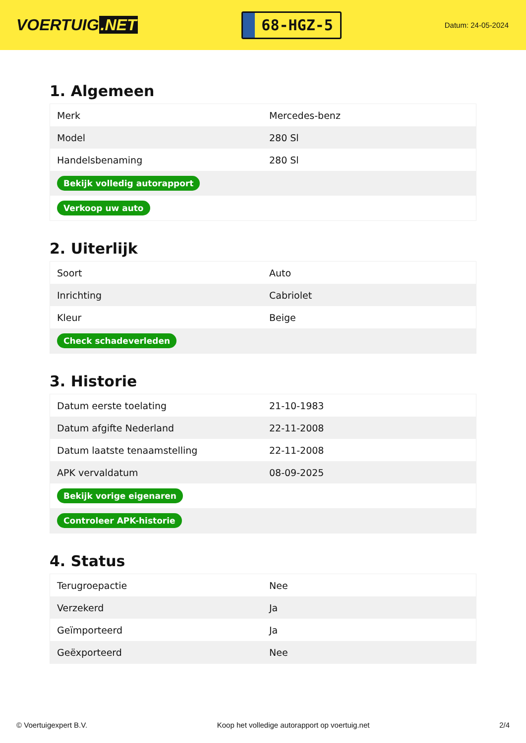VOERTUIG.NET
68-HGZ-5
Datum: 24-05-2024
1. Algemeen
| Merk | Mercedes-benz |
| Model | 280 Sl |
| Handelsbenaming | 280 Sl |
| Bekijk volledig autorapport | |
| Verkoop uw auto | |
2. Uiterlijk
| Soort | Auto |
| Inrichting | Cabriolet |
| Kleur | Beige |
| Check schadeverleden | |
3. Historie
| Datum eerste toelating | 21-10-1983 |
| Datum afgifte Nederland | 22-11-2008 |
| Datum laatste tenaamstelling | 22-11-2008 |
| APK vervaldatum | 08-09-2025 |
| Bekijk vorige eigenaren | |
| Controleer APK-historie | |
4. Status
| Terugroepactie | Nee |
| Verzekerd | Ja |
| Geïmporteerd | Ja |
| Geëxporteerd | Nee |
© Voertuigexpert B.V. Koop het volledige autorapport op voertuig.net 2/4